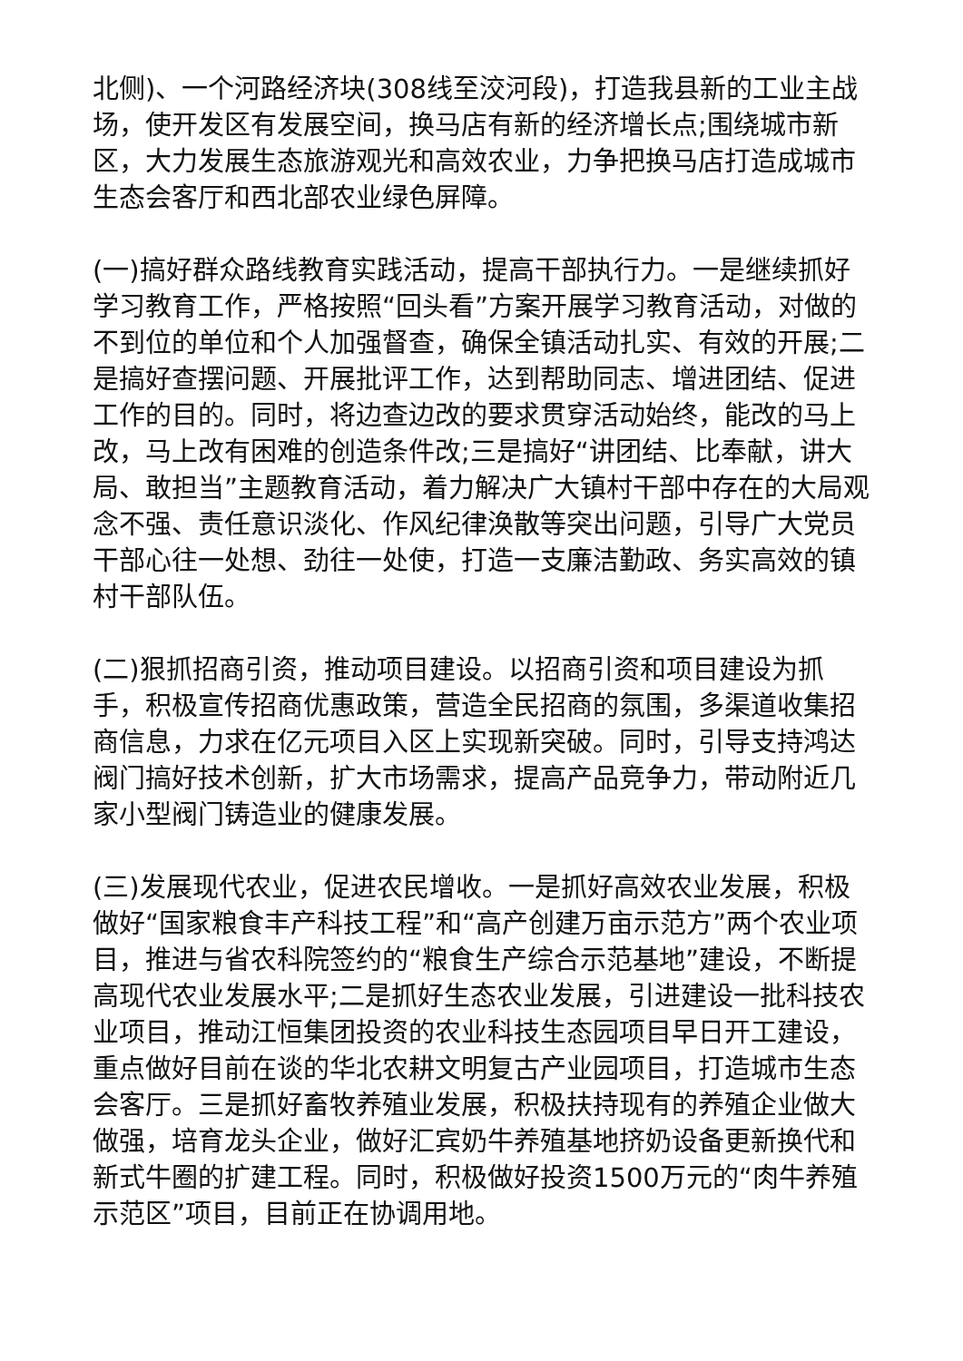北侧)、一个河路经济块(308线至洨河段)，打造我县新的工业主战场，使开发区有发展空间，换马店有新的经济增长点;围绕城市新区，大力发展生态旅游观光和高效农业，力争把换马店打造成城市生态会客厅和西北部农业绿色屏障。
(一)搞好群众路线教育实践活动，提高干部执行力。一是继续抓好学习教育工作，严格按照“回头看”方案开展学习教育活动，对做的不到位的单位和个人加强督查，确保全镇活动扎实、有效的开展;二是搞好查摆问题、开展批评工作，达到帮助同志、增进团结、促进工作的目的。同时，将边查边改的要求贯穿活动始终，能改的马上改，马上改有困难的创造条件改;三是搞好“讲团结、比奉献，讲大局、敢担当”主题教育活动，着力解决广大镇村干部中存在的大局观念不强、责任意识淡化、作风纪律涣散等突出问题，引导广大党员干部心往一处想、劲往一处使，打造一支廉洁勤政、务实高效的镇村干部队伍。
(二)狠抓招商引资，推动项目建设。以招商引资和项目建设为抓手，积极宣传招商优惠政策，营造全民招商的氛围，多渠道收集招商信息，力求在亿元项目入区上实现新突破。同时，引导支持鸿达阀门搞好技术创新，扩大市场需求，提高产品竞争力，带动附近几家小型阀门铸造业的健康发展。
(三)发展现代农业，促进农民增收。一是抓好高效农业发展，积极做好“国家粮食丰产科技工程”和“高产创建万亩示范方”两个农业项目，推进与省农科院签约的“粮食生产综合示范基地”建设，不断提高现代农业发展水平;二是抓好生态农业发展，引进建设一批科技农业项目，推动江恒集团投资的农业科技生态园项目早日开工建设，重点做好目前在谈的华北农耕文明复古产业园项目，打造城市生态会客厅。三是抓好畜牧养殖业发展，积极扶持现有的养殖企业做大做强，培育龙头企业，做好汇宾奶牛养殖基地挤奶设备更新换代和新式牛圈的扩建工程。同时，积极做好投资1500万元的“肉牛养殖示范区”项目，目前正在协调用地。